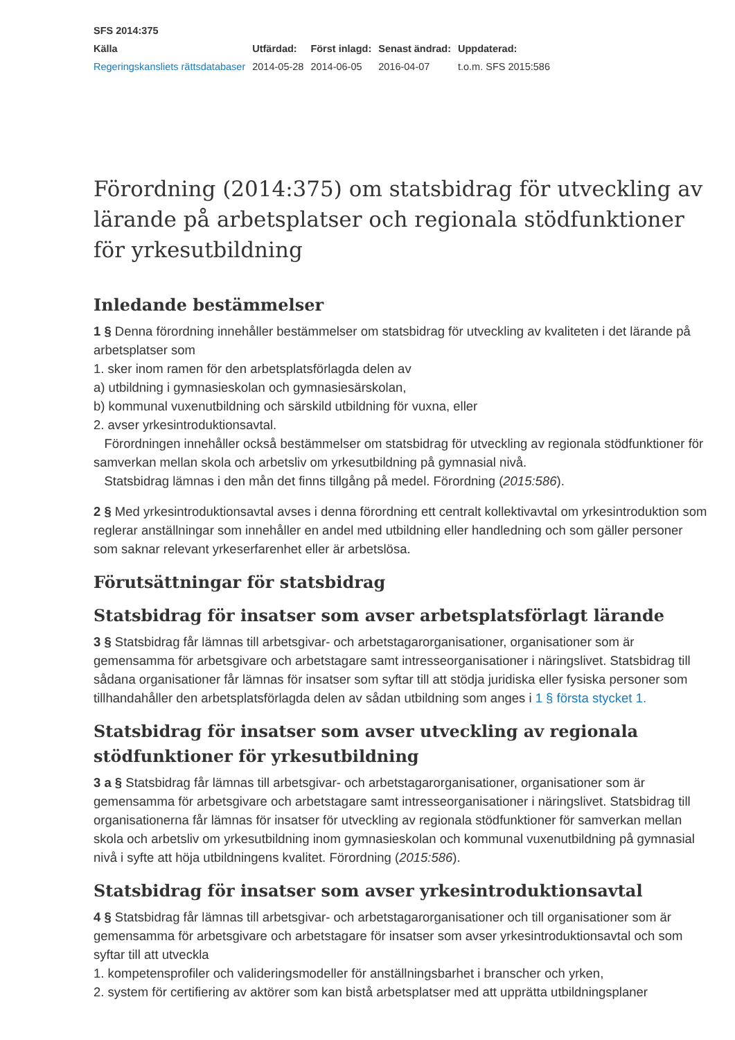SFS 2014:375
| Källa | Utfärdad: | Först inlagd: | Senast ändrad: | Uppdaterad: |
| --- | --- | --- | --- | --- |
| Regeringskansliets rättsdatabaser | 2014-05-28 | 2014-06-05 | 2016-04-07 | t.o.m. SFS 2015:586 |
Förordning (2014:375) om statsbidrag för utveckling av lärande på arbetsplatser och regionala stödfunktioner för yrkesutbildning
Inledande bestämmelser
1 § Denna förordning innehåller bestämmelser om statsbidrag för utveckling av kvaliteten i det lärande på arbetsplatser som
1. sker inom ramen för den arbetsplatsförlagda delen av
a) utbildning i gymnasieskolan och gymnasiesärskolan,
b) kommunal vuxenutbildning och särskild utbildning för vuxna, eller
2. avser yrkesintroduktionsavtal.
Förordningen innehåller också bestämmelser om statsbidrag för utveckling av regionala stödfunktioner för samverkan mellan skola och arbetsliv om yrkesutbildning på gymnasial nivå.
Statsbidrag lämnas i den mån det finns tillgång på medel. Förordning (2015:586).
2 § Med yrkesintroduktionsavtal avses i denna förordning ett centralt kollektivavtal om yrkesintroduktion som reglerar anställningar som innehåller en andel med utbildning eller handledning och som gäller personer som saknar relevant yrkeserfarenhet eller är arbetslösa.
Förutsättningar för statsbidrag
Statsbidrag för insatser som avser arbetsplatsförlagt lärande
3 § Statsbidrag får lämnas till arbetsgivar- och arbetstagarorganisationer, organisationer som är gemensamma för arbetsgivare och arbetstagare samt intresseorganisationer i näringslivet. Statsbidrag till sådana organisationer får lämnas för insatser som syftar till att stödja juridiska eller fysiska personer som tillhandahåller den arbetsplatsförlagda delen av sådan utbildning som anges i 1 § första stycket 1.
Statsbidrag för insatser som avser utveckling av regionala stödfunktioner för yrkesutbildning
3 a § Statsbidrag får lämnas till arbetsgivar- och arbetstagarorganisationer, organisationer som är gemensamma för arbetsgivare och arbetstagare samt intresseorganisationer i näringslivet. Statsbidrag till organisationerna får lämnas för insatser för utveckling av regionala stödfunktioner för samverkan mellan skola och arbetsliv om yrkesutbildning inom gymnasieskolan och kommunal vuxenutbildning på gymnasial nivå i syfte att höja utbildningens kvalitet. Förordning (2015:586).
Statsbidrag för insatser som avser yrkesintroduktionsavtal
4 § Statsbidrag får lämnas till arbetsgivar- och arbetstagarorganisationer och till organisationer som är gemensamma för arbetsgivare och arbetstagare för insatser som avser yrkesintroduktionsavtal och som syftar till att utveckla
1. kompetensprofiler och valideringsmodeller för anställningsbarhet i branscher och yrken,
2. system för certifiering av aktörer som kan bistå arbetsplatser med att upprätta utbildningsplaner